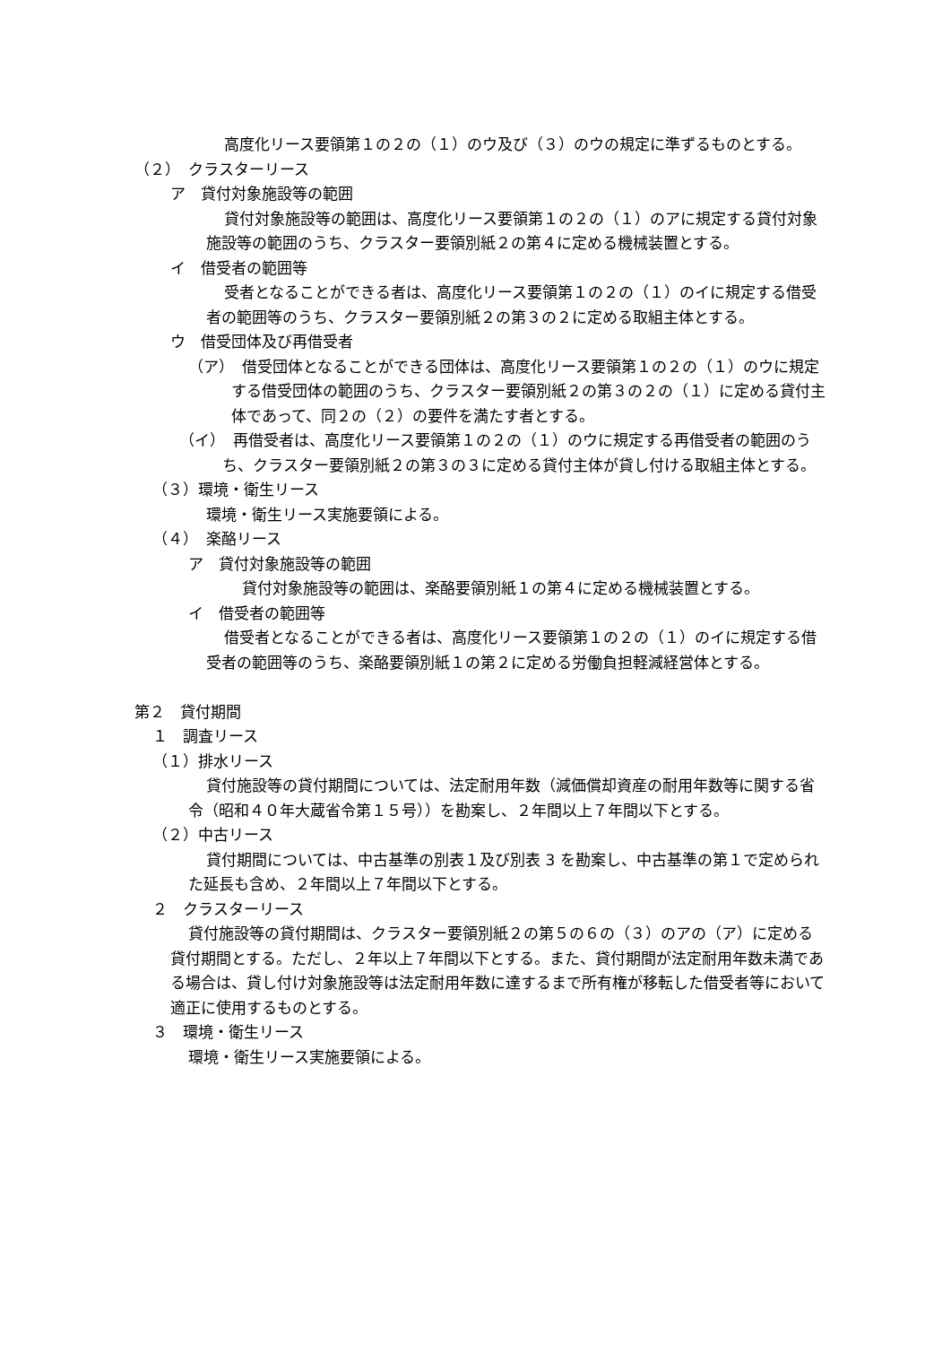高度化リース要領第１の２の（１）のウ及び（３）のウの規定に準ずるものとする。
（２）　クラスターリース
ア　貸付対象施設等の範囲
貸付対象施設等の範囲は、高度化リース要領第１の２の（１）のアに規定する貸付対象施設等の範囲のうち、クラスター要領別紙２の第４に定める機械装置とする。
イ　借受者の範囲等
受者となることができる者は、高度化リース要領第１の２の（１）のイに規定する借受者の範囲等のうち、クラスター要領別紙２の第３の２に定める取組主体とする。
ウ　借受団体及び再借受者
（ア）　借受団体となることができる団体は、高度化リース要領第１の２の（１）のウに規定する借受団体の範囲のうち、クラスター要領別紙２の第３の２の（１）に定める貸付主体であって、同２の（２）の要件を満たす者とする。
（イ）　再借受者は、高度化リース要領第１の２の（１）のウに規定する再借受者の範囲のうち、クラスター要領別紙２の第３の３に定める貸付主体が貸し付ける取組主体とする。
（３）環境・衛生リース
環境・衛生リース実施要領による。
（４）　楽酪リース
ア　貸付対象施設等の範囲
貸付対象施設等の範囲は、楽酪要領別紙１の第４に定める機械装置とする。
イ　借受者の範囲等
借受者となることができる者は、高度化リース要領第１の２の（１）のイに規定する借受者の範囲等のうち、楽酪要領別紙１の第２に定める労働負担軽減経営体とする。
第２　貸付期間
１　調査リース
（１）排水リース
貸付施設等の貸付期間については、法定耐用年数（減価償却資産の耐用年数等に関する省令（昭和４０年大蔵省令第１５号））を勘案し、２年間以上７年間以下とする。
（２）中古リース
貸付期間については、中古基準の別表１及び別表 3 を勘案し、中古基準の第１で定められた延長も含め、２年間以上７年間以下とする。
２　クラスターリース
貸付施設等の貸付期間は、クラスター要領別紙２の第５の６の（３）のアの（ア）に定める貸付期間とする。ただし、２年以上７年間以下とする。また、貸付期間が法定耐用年数未満である場合は、貸し付け対象施設等は法定耐用年数に達するまで所有権が移転した借受者等において適正に使用するものとする。
３　環境・衛生リース
環境・衛生リース実施要領による。